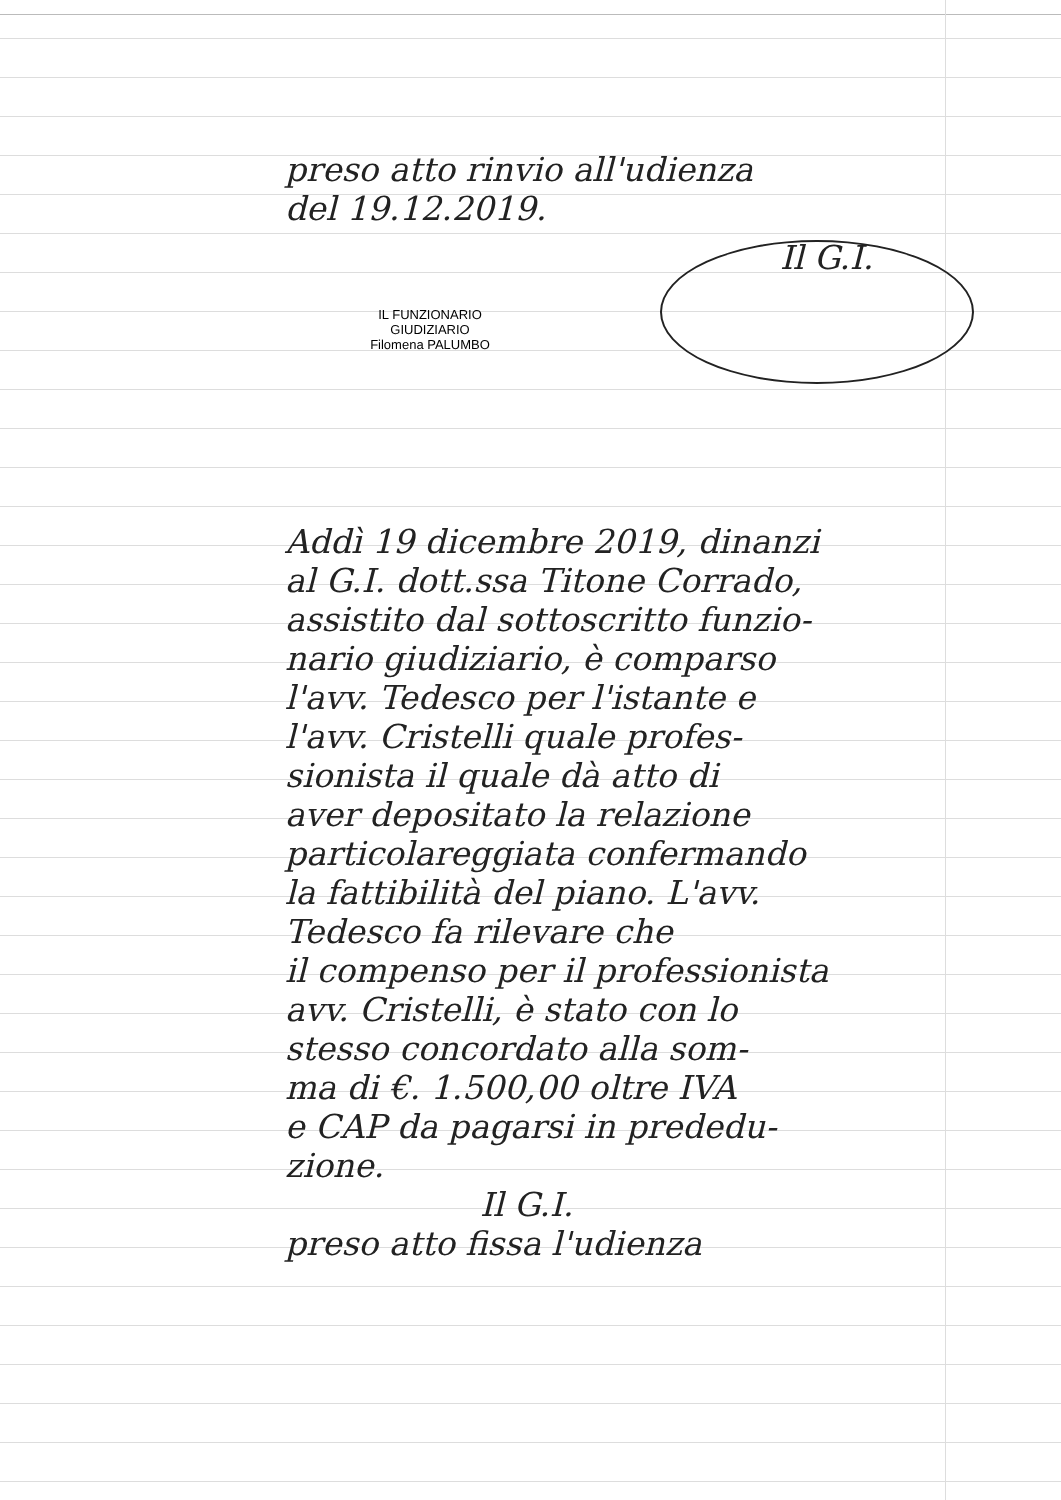preso atto rinvio all'udienza
del 19.12.2019.
Il G.I.
IL FUNZIONARIO GIUDIZIARIO
Filomena PALUMBO
Addì 19 dicembre 2019, dinanzi
al G.I. dott.ssa Titone Corrado,
assistito dal sottoscritto funzio-
nario giudiziario, è comparso
l'avv. Tedesco per l'istante e
l'avv. Cristelli quale profes-
sionista il quale dà atto di
aver depositato la relazione
particolareggiata confermando
la fattibilità del piano. L'avv.
Tedesco fa rilevare che
il compenso per il professionista
avv. Cristelli, è stato con lo
stesso concordato alla som-
ma di €. 1.500,00 oltre IVA
e CAP da pagarsi in prededu-
zione.
Il G.I.
preso atto fissa l'udienza